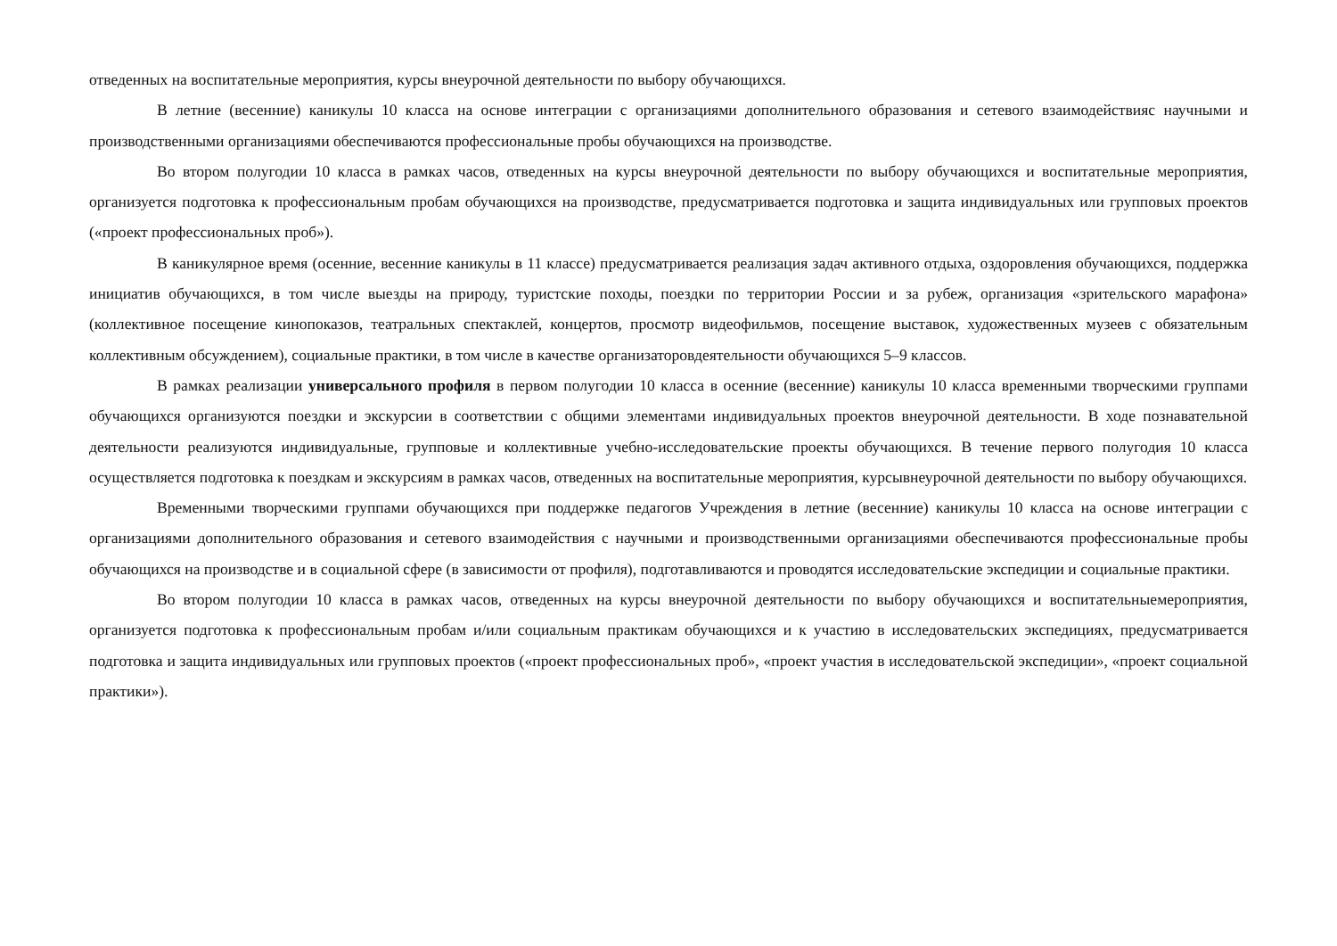отведенных на воспитательные мероприятия, курсы внеурочной деятельности по выбору обучающихся.
В летние (весенние) каникулы 10 класса на основе интеграции с организациями дополнительного образования и сетевого взаимодействияс научными и производственными организациями обеспечиваются профессиональные пробы обучающихся на производстве.
Во втором полугодии 10 класса в рамках часов, отведенных на курсы внеурочной деятельности по выбору обучающихся и воспитательные мероприятия, организуется подготовка к профессиональным пробам обучающихся на производстве, предусматривается подготовка и защита индивидуальных или групповых проектов («проект профессиональных проб»).
В каникулярное время (осенние, весенние каникулы в 11 классе) предусматривается реализация задач активного отдыха, оздоровления обучающихся, поддержка инициатив обучающихся, в том числе выезды на природу, туристские походы, поездки по территории России и за рубеж, организация «зрительского марафона» (коллективное посещение кинопоказов, театральных спектаклей, концертов, просмотр видеофильмов, посещение выставок, художественных музеев с обязательным коллективным обсуждением), социальные практики, в том числе в качестве организаторовдеятельности обучающихся 5–9 классов.
В рамках реализации универсального профиля в первом полугодии 10 класса в осенние (весенние) каникулы 10 класса временными творческими группами обучающихся организуются поездки и экскурсии в соответствии с общими элементами индивидуальных проектов внеурочной деятельности. В ходе познавательной деятельности реализуются индивидуальные, групповые и коллективные учебно-исследовательские проекты обучающихся. В течение первого полугодия 10 класса осуществляется подготовка к поездкам и экскурсиям в рамках часов, отведенных на воспитательные мероприятия, курсывнеурочной деятельности по выбору обучающихся.
Временными творческими группами обучающихся при поддержке педагогов Учреждения в летние (весенние) каникулы 10 класса на основе интеграции с организациями дополнительного образования и сетевого взаимодействия с научными и производственными организациями обеспечиваются профессиональные пробы обучающихся на производстве и в социальной сфере (в зависимости от профиля), подготавливаются и проводятся исследовательские экспедиции и социальные практики.
Во втором полугодии 10 класса в рамках часов, отведенных на курсы внеурочной деятельности по выбору обучающихся и воспитательныемероприятия, организуется подготовка к профессиональным пробам и/или социальным практикам обучающихся и к участию в исследовательских экспедициях, предусматривается подготовка и защита индивидуальных или групповых проектов («проект профессиональных проб», «проект участия в исследовательской экспедиции», «проект социальной практики»).